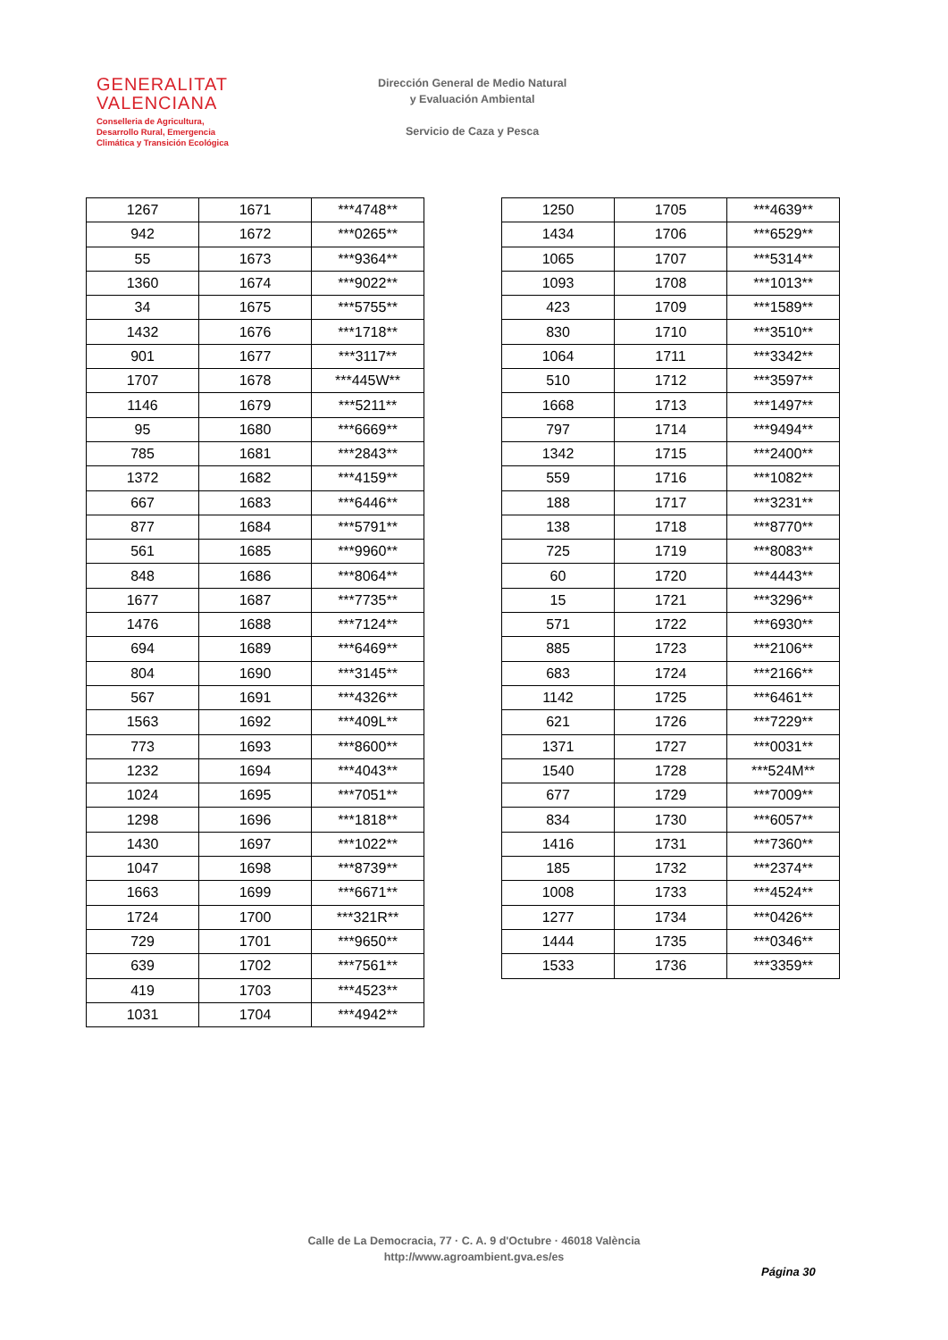GENERALITAT
VALENCIANA
Conselleria de Agricultura,
Desarrollo Rural, Emergencia
Climática y Transición Ecológica
Dirección General de Medio Natural
y Evaluación Ambiental
Servicio de Caza y Pesca
| 1267 | 1671 | ***4748** |
| 942 | 1672 | ***0265** |
| 55 | 1673 | ***9364** |
| 1360 | 1674 | ***9022** |
| 34 | 1675 | ***5755** |
| 1432 | 1676 | ***1718** |
| 901 | 1677 | ***3117** |
| 1707 | 1678 | ***445W** |
| 1146 | 1679 | ***5211** |
| 95 | 1680 | ***6669** |
| 785 | 1681 | ***2843** |
| 1372 | 1682 | ***4159** |
| 667 | 1683 | ***6446** |
| 877 | 1684 | ***5791** |
| 561 | 1685 | ***9960** |
| 848 | 1686 | ***8064** |
| 1677 | 1687 | ***7735** |
| 1476 | 1688 | ***7124** |
| 694 | 1689 | ***6469** |
| 804 | 1690 | ***3145** |
| 567 | 1691 | ***4326** |
| 1563 | 1692 | ***409L** |
| 773 | 1693 | ***8600** |
| 1232 | 1694 | ***4043** |
| 1024 | 1695 | ***7051** |
| 1298 | 1696 | ***1818** |
| 1430 | 1697 | ***1022** |
| 1047 | 1698 | ***8739** |
| 1663 | 1699 | ***6671** |
| 1724 | 1700 | ***321R** |
| 729 | 1701 | ***9650** |
| 639 | 1702 | ***7561** |
| 419 | 1703 | ***4523** |
| 1031 | 1704 | ***4942** |
| 1250 | 1705 | ***4639** |
| 1434 | 1706 | ***6529** |
| 1065 | 1707 | ***5314** |
| 1093 | 1708 | ***1013** |
| 423 | 1709 | ***1589** |
| 830 | 1710 | ***3510** |
| 1064 | 1711 | ***3342** |
| 510 | 1712 | ***3597** |
| 1668 | 1713 | ***1497** |
| 797 | 1714 | ***9494** |
| 1342 | 1715 | ***2400** |
| 559 | 1716 | ***1082** |
| 188 | 1717 | ***3231** |
| 138 | 1718 | ***8770** |
| 725 | 1719 | ***8083** |
| 60 | 1720 | ***4443** |
| 15 | 1721 | ***3296** |
| 571 | 1722 | ***6930** |
| 885 | 1723 | ***2106** |
| 683 | 1724 | ***2166** |
| 1142 | 1725 | ***6461** |
| 621 | 1726 | ***7229** |
| 1371 | 1727 | ***0031** |
| 1540 | 1728 | ***524M** |
| 677 | 1729 | ***7009** |
| 834 | 1730 | ***6057** |
| 1416 | 1731 | ***7360** |
| 185 | 1732 | ***2374** |
| 1008 | 1733 | ***4524** |
| 1277 | 1734 | ***0426** |
| 1444 | 1735 | ***0346** |
| 1533 | 1736 | ***3359** |
Calle de La Democracia, 77 · C. A. 9 d'Octubre · 46018 València
http://www.agroambient.gva.es/es
Página 30